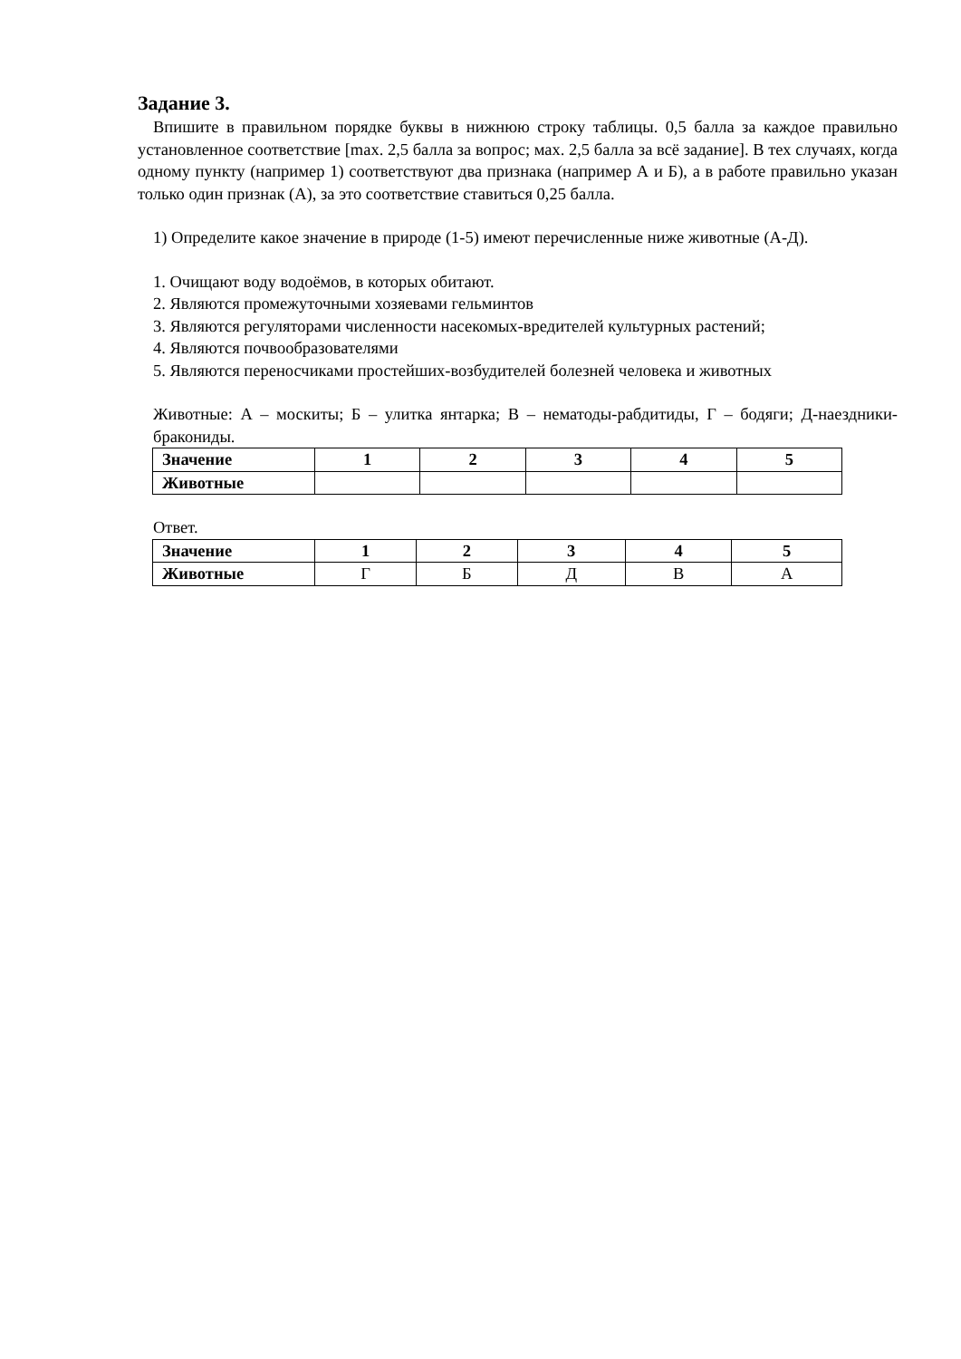Задание 3.
Впишите в правильном порядке буквы в нижнюю строку таблицы. 0,5 балла за каждое правильно установленное соответствие [max. 2,5 балла за вопрос; мах. 2,5 балла за всё задание]. В тех случаях, когда одному пункту (например 1) соответствуют два признака (например А и Б), а в работе правильно указан только один признак (А), за это соответствие ставиться 0,25 балла.
1) Определите какое значение в природе (1-5) имеют перечисленные ниже животные (А-Д).
1. Очищают воду водоёмов, в которых обитают.
2. Являются промежуточными хозяевами гельминтов
3. Являются регуляторами численности насекомых-вредителей культурных растений;
4. Являются почвообразователями
5. Являются переносчиками простейших-возбудителей болезней человека и животных
Животные: А – москиты; Б – улитка янтарка; В – нематоды-рабдитиды, Г – бодяги; Д-наездники-бракониды.
| Значение | 1 | 2 | 3 | 4 | 5 |
| --- | --- | --- | --- | --- | --- |
| Животные | | | | | |
Ответ.
| Значение | 1 | 2 | 3 | 4 | 5 |
| --- | --- | --- | --- | --- | --- |
| Животные | Г | Б | Д | В | А |